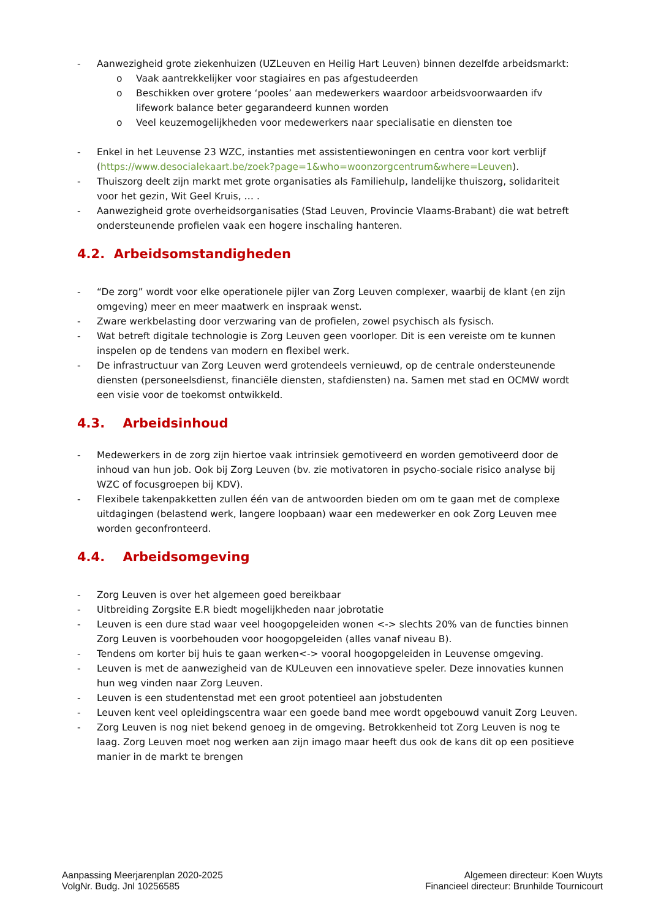- Aanwezigheid grote ziekenhuizen (UZLeuven en Heilig Hart Leuven) binnen dezelfde arbeidsmarkt:
o Vaak aantrekkelijker voor stagiaires en pas afgestudeerden
o Beschikken over grotere ‘pooles’ aan medewerkers waardoor arbeidsvoorwaarden ifv lifework balance beter gegarandeerd kunnen worden
o Veel keuzemogelijkheden voor medewerkers naar specialisatie en diensten toe
- Enkel in het Leuvense 23 WZC, instanties met assistentiewoningen en centra voor kort verblijf (https://www.desocialekaart.be/zoek?page=1&who=woonzorgcentrum&where=Leuven).
- Thuiszorg deelt zijn markt met grote organisaties als Familiehulp, landelijke thuiszorg, solidariteit voor het gezin, Wit Geel Kruis, … .
- Aanwezigheid grote overheidsorganisaties (Stad Leuven, Provincie Vlaams-Brabant) die wat betreft ondersteunende profielen vaak een hogere inschaling hanteren.
4.2. Arbeidsomstandigheden
- “De zorg” wordt voor elke operationele pijler van Zorg Leuven complexer, waarbij de klant (en zijn omgeving) meer en meer maatwerk en inspraak wenst.
- Zware werkbelasting door verzwaring van de profielen, zowel psychisch als fysisch.
- Wat betreft digitale technologie is Zorg Leuven geen voorloper. Dit is een vereiste om te kunnen inspelen op de tendens van modern en flexibel werk.
- De infrastructuur van Zorg Leuven werd grotendeels vernieuwd, op de centrale ondersteunende diensten (personeelsdienst, financiële diensten, stafdiensten) na. Samen met stad en OCMW wordt een visie voor de toekomst ontwikkeld.
4.3. Arbeidsinhoud
- Medewerkers in de zorg zijn hiertoe vaak intrinsiek gemotiveerd en worden gemotiveerd door de inhoud van hun job. Ook bij Zorg Leuven (bv. zie motivatoren in psycho-sociale risico analyse bij WZC of focusgroepen bij KDV).
- Flexibele takenpakketten zullen één van de antwoorden bieden om om te gaan met de complexe uitdagingen (belastend werk, langere loopbaan) waar een medewerker en ook Zorg Leuven mee worden geconfronteerd.
4.4. Arbeidsomgeving
- Zorg Leuven is over het algemeen goed bereikbaar
- Uitbreiding Zorgsite E.R biedt mogelijkheden naar jobrotatie
- Leuven is een dure stad waar veel hoogopgeleiden wonen <-> slechts 20% van de functies binnen Zorg Leuven is voorbehouden voor hoogopgeleiden (alles vanaf niveau B).
- Tendens om korter bij huis te gaan werken<-> vooral hoogopgeleiden in Leuvense omgeving.
- Leuven is met de aanwezigheid van de KULeuven een innovatieve speler. Deze innovaties kunnen hun weg vinden naar Zorg Leuven.
- Leuven is een studentenstad met een groot potentieel aan jobstudenten
- Leuven kent veel opleidingscentra waar een goede band mee wordt opgebouwd vanuit Zorg Leuven.
- Zorg Leuven is nog niet bekend genoeg in de omgeving. Betrokkenheid tot Zorg Leuven is nog te laag. Zorg Leuven moet nog werken aan zijn imago maar heeft dus ook de kans dit op een positieve manier in de markt te brengen
Aanpassing Meerjarenplan 2020-2025
VolgNr. Budg. Jnl 10256585
Algemeen directeur: Koen Wuyts
Financieel directeur: Brunhilde Tournicourt